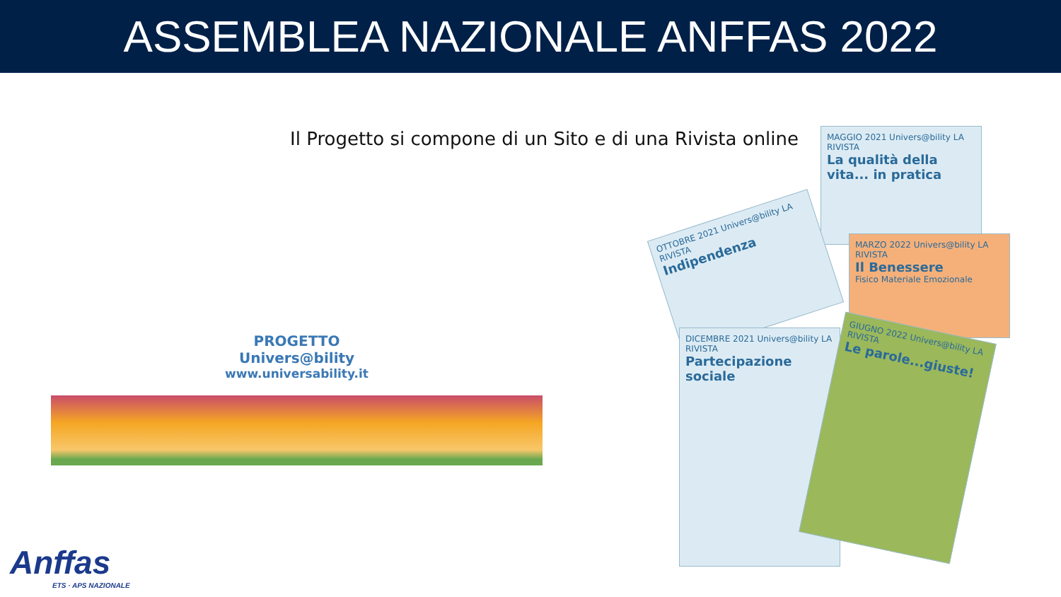ASSEMBLEA NAZIONALE ANFFAS 2022
Il Progetto si compone di un Sito e di una Rivista online
PROGETTO
Univers@bility
www.universability.it
MAGGIO 2021 Univers@bility LA RIVISTA
La qualità della vita... in pratica
OTTOBRE 2021 Univers@bility LA RIVISTA
Indipendenza
MARZO 2022 Univers@bility LA RIVISTA
Il Benessere
Fisico Materiale Emozionale
DICEMBRE 2021 Univers@bility LA RIVISTA
Partecipazione sociale
GIUGNO 2022 Univers@bility LA RIVISTA
Le parole...giuste!
Anffas
ETS · APS NAZIONALE